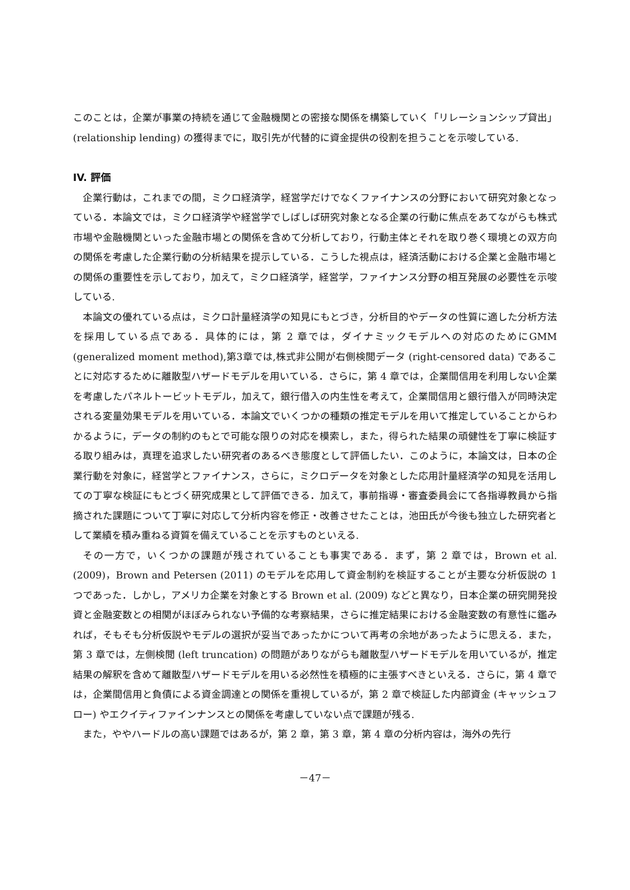このことは，企業が事業の持続を通じて金融機関との密接な関係を構築していく「リレーションシップ貸出」(relationship lending) の獲得までに，取引先が代替的に資金提供の役割を担うことを示唆している.
IV. 評価
企業行動は，これまでの間，ミクロ経済学，経営学だけでなくファイナンスの分野において研究対象となっている．本論文では，ミクロ経済学や経営学でしばしば研究対象となる企業の行動に焦点をあてながらも株式市場や金融機関といった金融市場との関係を含めて分析しており，行動主体とそれを取り巻く環境との双方向の関係を考慮した企業行動の分析結果を提示している．こうした視点は，経済活動における企業と金融市場との関係の重要性を示しており，加えて，ミクロ経済学，経営学，ファイナンス分野の相互発展の必要性を示唆している.
本論文の優れている点は，ミクロ計量経済学の知見にもとづき，分析目的やデータの性質に適した分析方法を採用している点である．具体的には，第 2 章では，ダイナミックモデルへの対応のためにGMM (generalized moment method),第3章では,株式非公開が右側検閲データ (right-censored data) であることに対応するために離散型ハザードモデルを用いている．さらに，第 4 章では，企業間信用を利用しない企業を考慮したパネルトービットモデル，加えて，銀行借入の内生性を考えて，企業間信用と銀行借入が同時決定される変量効果モデルを用いている．本論文でいくつかの種類の推定モデルを用いて推定していることからわかるように，データの制約のもとで可能な限りの対応を模索し，また，得られた結果の頑健性を丁寧に検証する取り組みは，真理を追求したい研究者のあるべき態度として評価したい．このように，本論文は，日本の企業行動を対象に，経営学とファイナンス，さらに，ミクロデータを対象とした応用計量経済学の知見を活用しての丁寧な検証にもとづく研究成果として評価できる．加えて，事前指導・審査委員会にて各指導教員から指摘された課題について丁寧に対応して分析内容を修正・改善させたことは，池田氏が今後も独立した研究者として業績を積み重ねる資質を備えていることを示すものといえる.
その一方で，いくつかの課題が残されていることも事実である．まず，第 2 章では，Brown et al. (2009)，Brown and Petersen (2011) のモデルを応用して資金制約を検証することが主要な分析仮説の 1 つであった．しかし，アメリカ企業を対象とする Brown et al. (2009) などと異なり，日本企業の研究開発投資と金融変数との相関がほぼみられない予備的な考察結果，さらに推定結果における金融変数の有意性に鑑みれば，そもそも分析仮説やモデルの選択が妥当であったかについて再考の余地があったように思える．また，第 3 章では，左側検閲 (left truncation) の問題がありながらも離散型ハザードモデルを用いているが，推定結果の解釈を含めて離散型ハザードモデルを用いる必然性を積極的に主張すべきといえる．さらに，第 4 章では，企業間信用と負債による資金調達との関係を重視しているが，第 2 章で検証した内部資金 (キャッシュフロー) やエクイティファインナンスとの関係を考慮していない点で課題が残る.
また，ややハードルの高い課題ではあるが，第 2 章，第 3 章，第 4 章の分析内容は，海外の先行
－47－